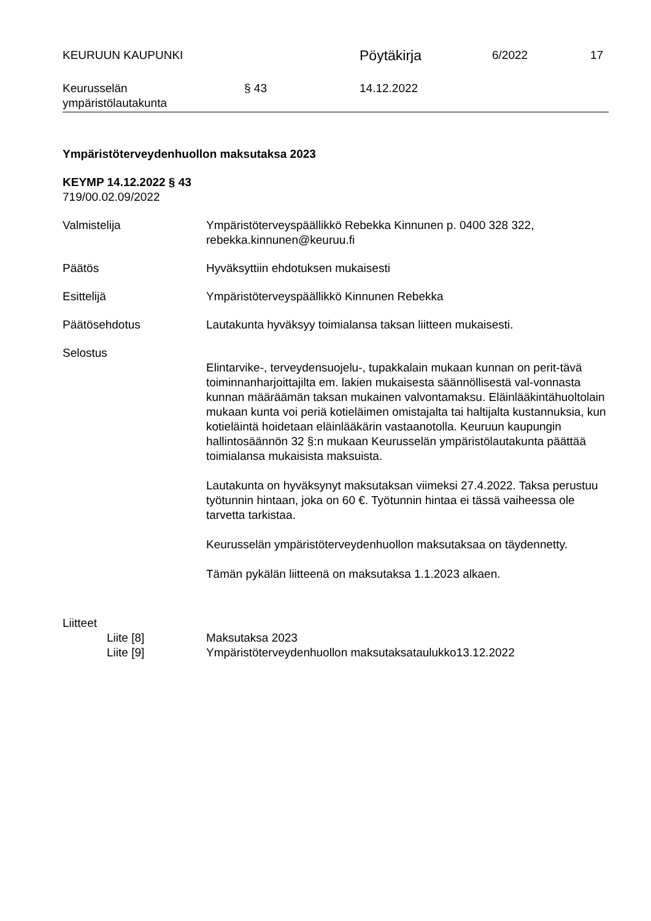KEURUUN KAUPUNKI
Pöytäkirja
6/2022 17
Keurusselän
ympäristölautakunta
§ 43 14.12.2022
Ympäristöterveydenhuollon maksutaksa 2023
KEYMP 14.12.2022 § 43
719/00.02.09/2022
Valmistelija Ympäristöterveyspäällikkö Rebekka Kinnunen p. 0400 328 322, rebekka.kinnunen@keuruu.fi
Päätös Hyväksyttiin ehdotuksen mukaisesti
Esittelijä Ympäristöterveyspäällikkö Kinnunen Rebekka
Päätösehdotus Lautakunta hyväksyy toimialansa taksan liitteen mukaisesti.
Selostus
Elintarvike-, terveydensuojelu-, tupakkalain mukaan kunnan on perit-tävä toiminnanharjoittajilta em. lakien mukaisesta säännöllisestä val-vonnasta kunnan määräämän taksan mukainen valvontamaksu. Eläinlääkintähuoltolain mukaan kunta voi periä kotieläimen omistajalta tai haltijalta kustannuksia, kun kotieläintä hoidetaan eläinlääkärin vastaanotolla. Keuruun kaupungin hallintosäännön 32 §:n mukaan Keurusselän ympäristölautakunta päättää toimialansa mukaisista maksuista.
Lautakunta on hyväksynyt maksutaksan viimeksi 27.4.2022. Taksa perustuu työtunnin hintaan, joka on 60 €. Työtunnin hintaa ei tässä vaiheessa ole tarvetta tarkistaa.
Keurusselän ympäristöterveydenhuollon maksutaksaa on täydennetty.
Tämän pykälän liitteenä on maksutaksa 1.1.2023 alkaen.
Liitteet
Liite [8] Maksutaksa 2023
Liite [9] Ympäristöterveydenhuollon maksutaksataulukko13.12.2022